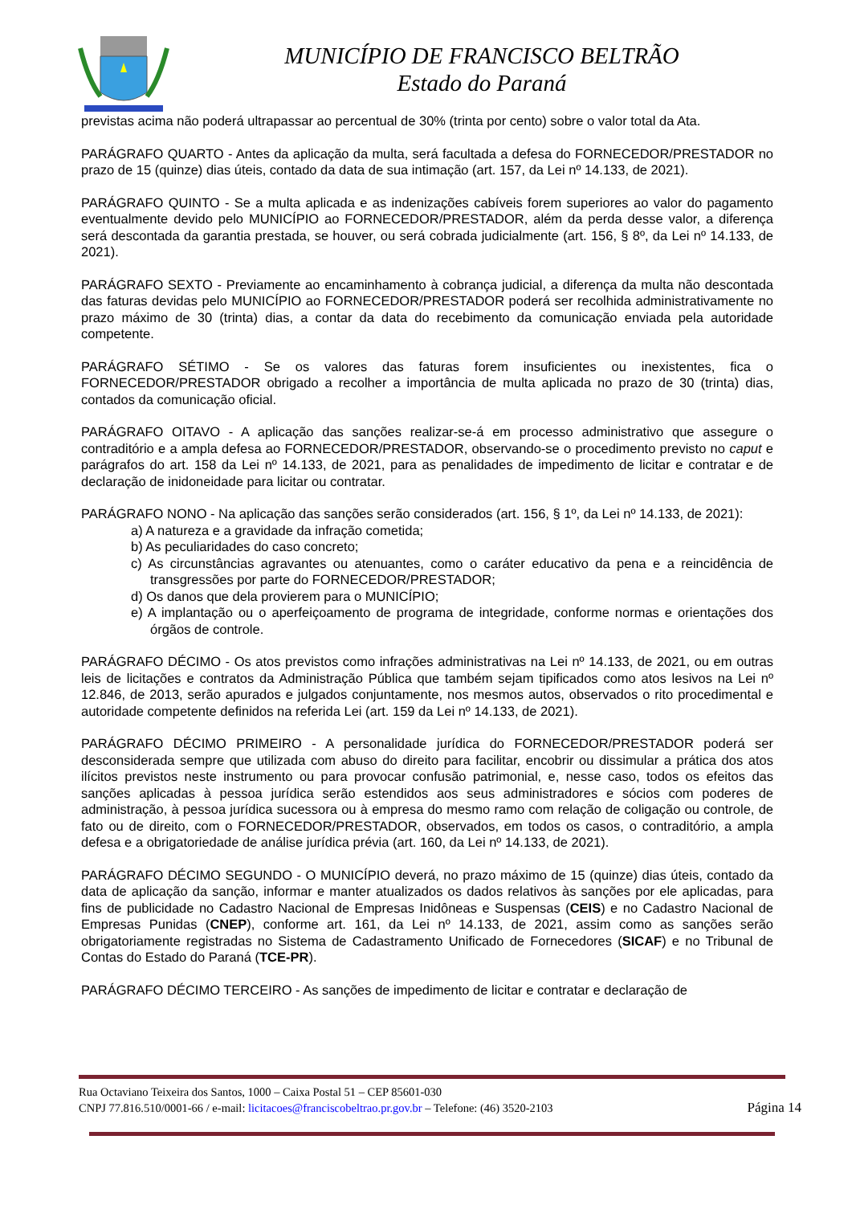MUNICÍPIO DE FRANCISCO BELTRÃO
Estado do Paraná
previstas acima não poderá ultrapassar ao percentual de 30% (trinta por cento) sobre o valor total da Ata.
PARÁGRAFO QUARTO - Antes da aplicação da multa, será facultada a defesa do FORNECEDOR/PRESTADOR no prazo de 15 (quinze) dias úteis, contado da data de sua intimação (art. 157, da Lei nº 14.133, de 2021).
PARÁGRAFO QUINTO - Se a multa aplicada e as indenizações cabíveis forem superiores ao valor do pagamento eventualmente devido pelo MUNICÍPIO ao FORNECEDOR/PRESTADOR, além da perda desse valor, a diferença será descontada da garantia prestada, se houver, ou será cobrada judicialmente (art. 156, § 8º, da Lei nº 14.133, de 2021).
PARÁGRAFO SEXTO - Previamente ao encaminhamento à cobrança judicial, a diferença da multa não descontada das faturas devidas pelo MUNICÍPIO ao FORNECEDOR/PRESTADOR poderá ser recolhida administrativamente no prazo máximo de 30 (trinta) dias, a contar da data do recebimento da comunicação enviada pela autoridade competente.
PARÁGRAFO SÉTIMO - Se os valores das faturas forem insuficientes ou inexistentes, fica o FORNECEDOR/PRESTADOR obrigado a recolher a importância de multa aplicada no prazo de 30 (trinta) dias, contados da comunicação oficial.
PARÁGRAFO OITAVO - A aplicação das sanções realizar-se-á em processo administrativo que assegure o contraditório e a ampla defesa ao FORNECEDOR/PRESTADOR, observando-se o procedimento previsto no caput e parágrafos do art. 158 da Lei nº 14.133, de 2021, para as penalidades de impedimento de licitar e contratar e de declaração de inidoneidade para licitar ou contratar.
PARÁGRAFO NONO - Na aplicação das sanções serão considerados (art. 156, § 1º, da Lei nº 14.133, de 2021):
a) A natureza e a gravidade da infração cometida;
b) As peculiaridades do caso concreto;
c) As circunstâncias agravantes ou atenuantes, como o caráter educativo da pena e a reincidência de transgressões por parte do FORNECEDOR/PRESTADOR;
d) Os danos que dela provierem para o MUNICÍPIO;
e) A implantação ou o aperfeiçoamento de programa de integridade, conforme normas e orientações dos órgãos de controle.
PARÁGRAFO DÉCIMO - Os atos previstos como infrações administrativas na Lei nº 14.133, de 2021, ou em outras leis de licitações e contratos da Administração Pública que também sejam tipificados como atos lesivos na Lei nº 12.846, de 2013, serão apurados e julgados conjuntamente, nos mesmos autos, observados o rito procedimental e autoridade competente definidos na referida Lei (art. 159 da Lei nº 14.133, de 2021).
PARÁGRAFO DÉCIMO PRIMEIRO - A personalidade jurídica do FORNECEDOR/PRESTADOR poderá ser desconsiderada sempre que utilizada com abuso do direito para facilitar, encobrir ou dissimular a prática dos atos ilícitos previstos neste instrumento ou para provocar confusão patrimonial, e, nesse caso, todos os efeitos das sanções aplicadas à pessoa jurídica serão estendidos aos seus administradores e sócios com poderes de administração, à pessoa jurídica sucessora ou à empresa do mesmo ramo com relação de coligação ou controle, de fato ou de direito, com o FORNECEDOR/PRESTADOR, observados, em todos os casos, o contraditório, a ampla defesa e a obrigatoriedade de análise jurídica prévia (art. 160, da Lei nº 14.133, de 2021).
PARÁGRAFO DÉCIMO SEGUNDO - O MUNICÍPIO deverá, no prazo máximo de 15 (quinze) dias úteis, contado da data de aplicação da sanção, informar e manter atualizados os dados relativos às sanções por ele aplicadas, para fins de publicidade no Cadastro Nacional de Empresas Inidôneas e Suspensas (CEIS) e no Cadastro Nacional de Empresas Punidas (CNEP), conforme art. 161, da Lei nº 14.133, de 2021, assim como as sanções serão obrigatoriamente registradas no Sistema de Cadastramento Unificado de Fornecedores (SICAF) e no Tribunal de Contas do Estado do Paraná (TCE-PR).
PARÁGRAFO DÉCIMO TERCEIRO - As sanções de impedimento de licitar e contratar e declaração de
Rua Octaviano Teixeira dos Santos, 1000 – Caixa Postal 51 – CEP 85601-030
Página 14 CNPJ 77.816.510/0001-66 / e-mail: licitacoes@franciscobeltrao.pr.gov.br – Telefone: (46) 3520-2103